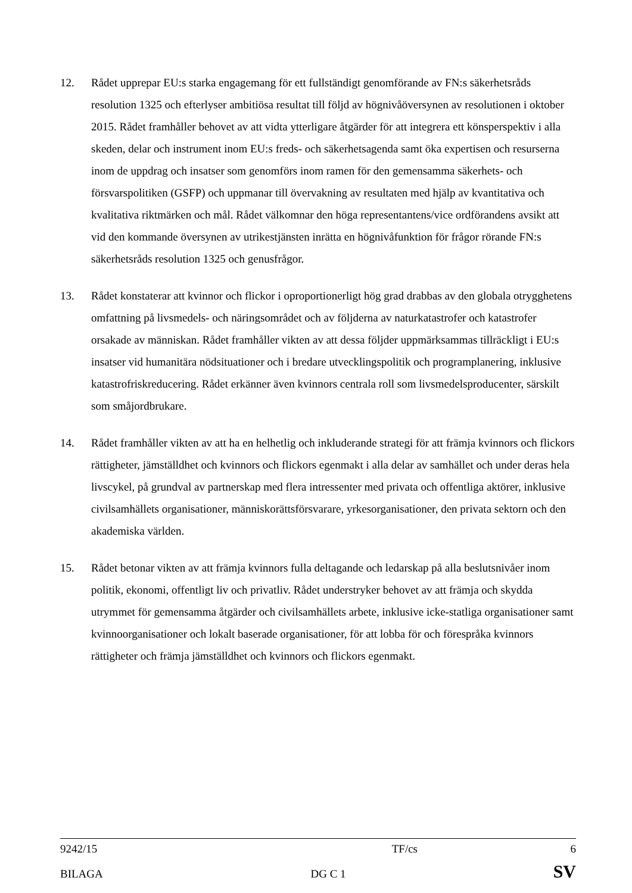12. Rådet upprepar EU:s starka engagemang för ett fullständigt genomförande av FN:s säkerhetsråds resolution 1325 och efterlyser ambitiösa resultat till följd av högnivåöversynen av resolutionen i oktober 2015. Rådet framhåller behovet av att vidta ytterligare åtgärder för att integrera ett könsperspektiv i alla skeden, delar och instrument inom EU:s freds- och säkerhetsagenda samt öka expertisen och resurserna inom de uppdrag och insatser som genomförs inom ramen för den gemensamma säkerhets- och försvarspolitiken (GSFP) och uppmanar till övervakning av resultaten med hjälp av kvantitativa och kvalitativa riktmärken och mål. Rådet välkomnar den höga representantens/vice ordförandens avsikt att vid den kommande översynen av utrikestjänsten inrätta en högnivåfunktion för frågor rörande FN:s säkerhetsråds resolution 1325 och genusfrågor.
13. Rådet konstaterar att kvinnor och flickor i oproportionerligt hög grad drabbas av den globala otrygghetens omfattning på livsmedels- och näringsområdet och av följderna av naturkatastrofer och katastrofer orsakade av människan. Rådet framhåller vikten av att dessa följder uppmärksammas tillräckligt i EU:s insatser vid humanitära nödsituationer och i bredare utvecklingspolitik och programplanering, inklusive katastrofriskreducering. Rådet erkänner även kvinnors centrala roll som livsmedelsproducenter, särskilt som småjordbrukare.
14. Rådet framhåller vikten av att ha en helhetlig och inkluderande strategi för att främja kvinnors och flickors rättigheter, jämställdhet och kvinnors och flickors egenmakt i alla delar av samhället och under deras hela livscykel, på grundval av partnerskap med flera intressenter med privata och offentliga aktörer, inklusive civilsamhällets organisationer, människorättsförsvarare, yrkesorganisationer, den privata sektorn och den akademiska världen.
15. Rådet betonar vikten av att främja kvinnors fulla deltagande och ledarskap på alla beslutsnivåer inom politik, ekonomi, offentligt liv och privatliv. Rådet understryker behovet av att främja och skydda utrymmet för gemensamma åtgärder och civilsamhällets arbete, inklusive icke-statliga organisationer samt kvinnoorganisationer och lokalt baserade organisationer, för att lobba för och förespråka kvinnors rättigheter och främja jämställdhet och kvinnors och flickors egenmakt.
9242/15 TF/cs 6
BILAGA DG C 1 SV